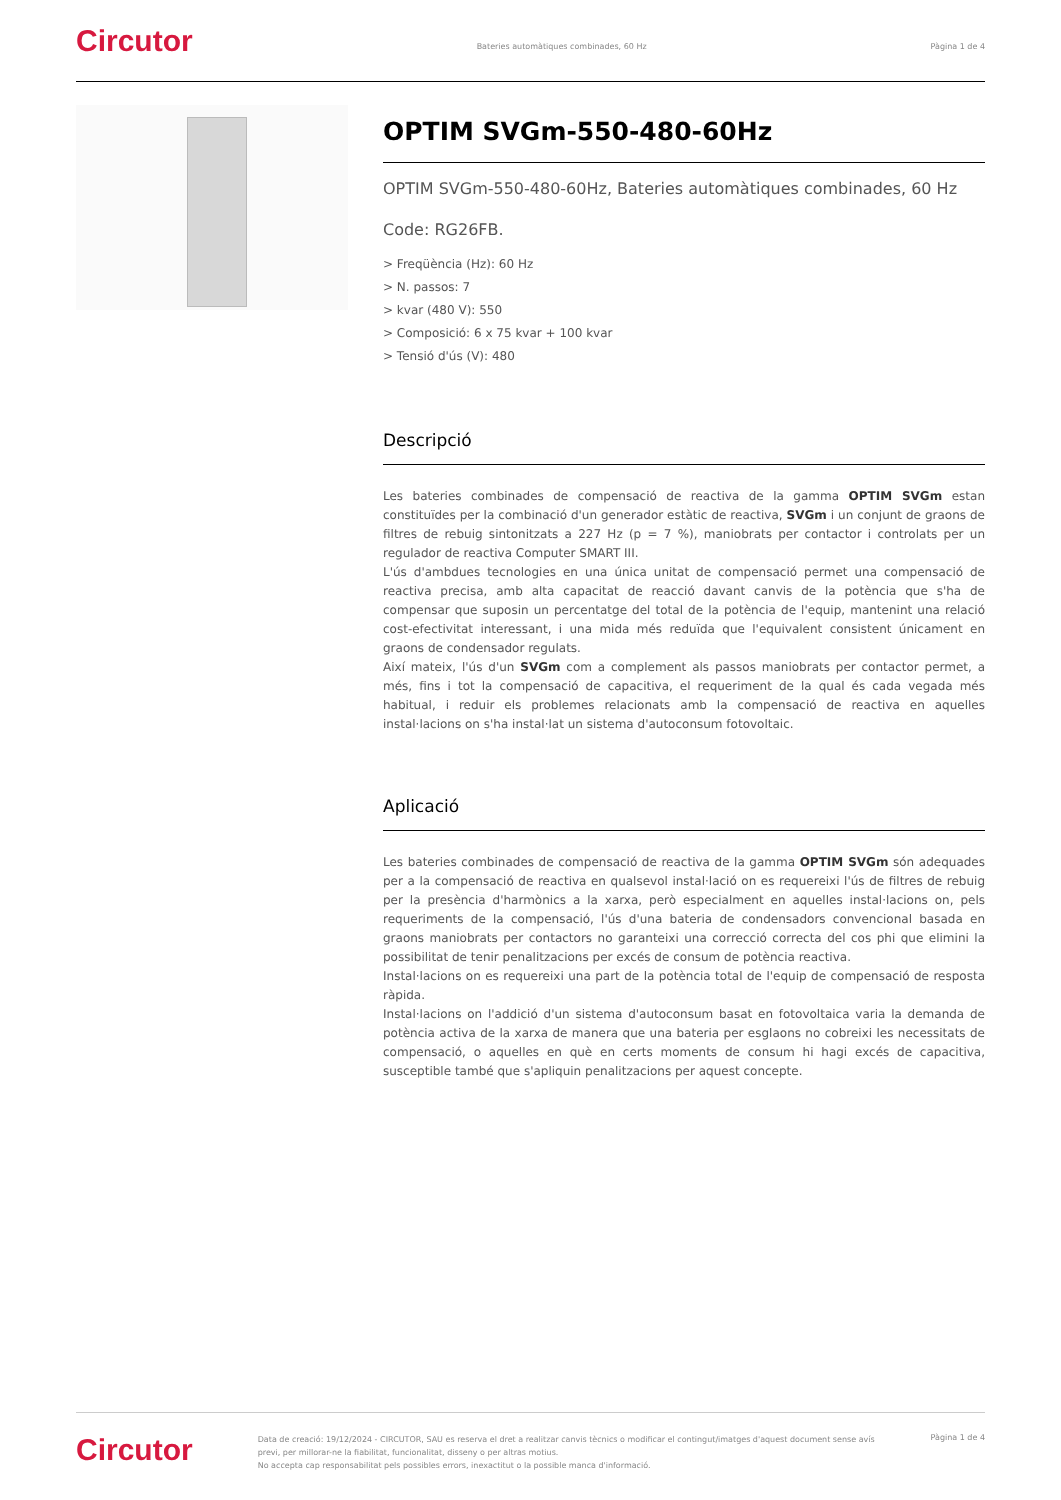Circutor
Bateries automàtiques combinades, 60 Hz
Pàgina 1 de 4
OPTIM SVGm-550-480-60Hz
OPTIM SVGm-550-480-60Hz, Bateries automàtiques combinades, 60 Hz
Code: RG26FB.
> Freqüència (Hz): 60 Hz
> N. passos: 7
> kvar (480 V): 550
> Composició: 6 x 75 kvar + 100 kvar
> Tensió d'ús (V): 480
Descripció
Les bateries combinades de compensació de reactiva de la gamma OPTIM SVGm estan constituïdes per la combinació d'un generador estàtic de reactiva, SVGm i un conjunt de graons de filtres de rebuig sintonitzats a 227 Hz (p = 7 %), maniobrats per contactor i controlats per un regulador de reactiva Computer SMART III.
L'ús d'ambdues tecnologies en una única unitat de compensació permet una compensació de reactiva precisa, amb alta capacitat de reacció davant canvis de la potència que s'ha de compensar que suposin un percentatge del total de la potència de l'equip, mantenint una relació cost-efectivitat interessant, i una mida més reduïda que l'equivalent consistent únicament en graons de condensador regulats.
Així mateix, l'ús d'un SVGm com a complement als passos maniobrats per contactor permet, a més, fins i tot la compensació de capacitiva, el requeriment de la qual és cada vegada més habitual, i reduir els problemes relacionats amb la compensació de reactiva en aquelles instal·lacions on s'ha instal·lat un sistema d'autoconsum fotovoltaic.
Aplicació
Les bateries combinades de compensació de reactiva de la gamma OPTIM SVGm són adequades per a la compensació de reactiva en qualsevol instal·lació on es requereixi l'ús de filtres de rebuig per la presència d'harmònics a la xarxa, però especialment en aquelles instal·lacions on, pels requeriments de la compensació, l'ús d'una bateria de condensadors convencional basada en graons maniobrats per contactors no garanteixi una correcció correcta del cos phi que elimini la possibilitat de tenir penalitzacions per excés de consum de potència reactiva.
Instal·lacions on es requereixi una part de la potència total de l'equip de compensació de resposta ràpida.
Instal·lacions on l'addició d'un sistema d'autoconsum basat en fotovoltaica varia la demanda de potència activa de la xarxa de manera que una bateria per esglaons no cobreixi les necessitats de compensació, o aquelles en què en certs moments de consum hi hagi excés de capacitiva, susceptible també que s'apliquin penalitzacions per aquest concepte.
Circutor
Data de creació: 19/12/2024 - CIRCUTOR, SAU es reserva el dret a realitzar canvis tècnics o modificar el contingut/imatges d'aquest document sense avís previ, per millorar-ne la fiabilitat, funcionalitat, disseny o per altras motius.
No accepta cap responsabilitat pels possibles errors, inexactitut o la possible manca d'informació.
Pàgina 1 de 4